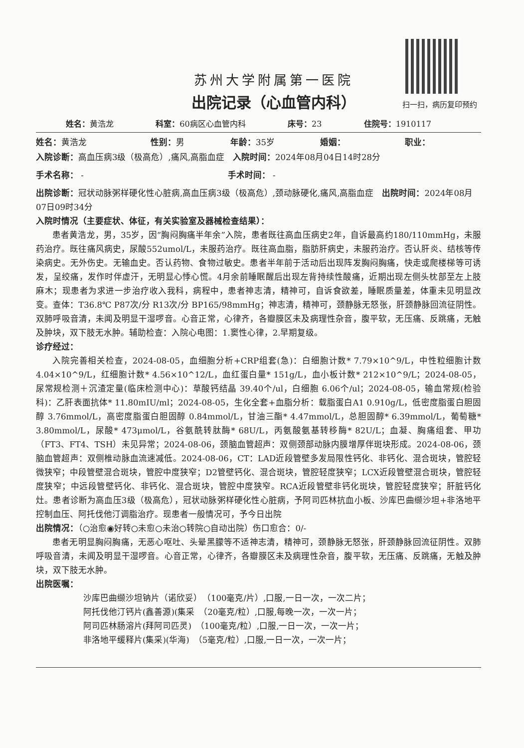扫一扫，病历复印预约
苏州大学附属第一医院
出院记录（心血管内科）
姓名：黄浩龙 科室：60病区心血管内科 床号：23 住院号：1910117
姓名：黄浩龙 性别：男 年龄：35岁 婚姻： 职业：
入院诊断：高血压病3级（极高危）,痛风,高脂血症　入院时间：2024年08月04日14时28分
手术名称： -　　　　　　　　　　　　　　　　　手术时间： -
出院诊断：冠状动脉粥样硬化性心脏病,高血压病3级（极高危）,颈动脉硬化,痛风,高脂血症　出院时间：2024年08月07日09时34分
入院时情况（主要症状、体征，有关实验室及器械检查结果）：
患者黄浩龙，男，35岁，因“胸闷胸痛半年余”入院，患者既往高血压病史2年，自诉最高约180/110mmHg，未服药治疗。既往痛风病史，尿酸552umol/L，未服药治疗。既往高血脂，脂肪肝病史，未服药治疗。否认肝炎、结核等传染病史。无外伤史。无输血史。否认药物、食物过敏史。患者半年前于活动后出现阵发胸闷胸痛，快走或爬楼梯等可诱发，呈绞痛，发作时伴虚汗，无明显心悸心慌。4月余前睡眠醒后出现左背持续性酸痛，近期出现左侧头枕部至左上肢麻木；现患者为求进一步治疗收入我科，病程中，患者神志清，精神可，自诉食欲差，睡眠质量差，体重未见明显改变。查体：T36.8℃ P87次/分 R13次/分 BP165/98mmHg；神志清，精神可，颈静脉无怒张，肝颈静脉回流征阴性。双肺呼吸音清，未闻及明显干湿啰音。心音正常，心律齐，各瓣膜区未及病理性杂音，腹平软，无压痛、反跳痛，无触及肿块，双下肢无水肿。辅助检查：入院心电图：1.窦性心律，2.早期复级。
诊疗经过：
入院完善相关检查，2024-08-05，血细胞分析+CRP组套(急)：白细胞计数* 7.79×10^9/L，中性粒细胞计数 4.04×10^9/L，红细胞计数* 4.56×10^12/L，血红蛋白量* 151g/L，血小板计数* 212×10^9/L；2024-08-05，尿常规检测＋沉渣定量(临床检测中心)：草酸钙结晶 39.40个/ul，白细胞 6.06个/ul；2024-08-05，输血常规(检验科)：乙肝表面抗体* 11.80mIU/ml；2024-08-05，生化全套+血脂分析：载脂蛋白A1 0.910g/L，低密度脂蛋白胆固醇 3.76mmol/L，高密度脂蛋白胆固醇 0.84mmol/L，甘油三酯* 4.47mmol/L，总胆固醇* 6.39mmol/L，葡萄糖* 3.80mmol/L，尿酸* 473μmol/L，谷氨酰转肽酶* 68U/L，丙氨酸氨基转移酶* 82U/L；血凝、胸痛组套、甲功（FT3、FT4、TSH）未见异常；2024-08-06，颈脑血管超声：双侧颈部动脉内膜增厚伴斑块形成。2024-08-06，颈脑血管超声：双侧椎动脉血流速减低。2024-08-06，CT：LAD近段管壁多发局限性钙化、非钙化、混合斑块，管腔轻微狭窄；中段管壁混合斑块，管腔中度狭窄；D2管壁钙化、混合斑块，管腔轻度狭窄；LCX近段管壁混合斑块，管腔轻度狭窄；中远段管壁钙化、非钙化、混合斑块，管腔中度狭窄。RCA近段管壁非钙化斑块，管腔轻度狭窄；肝脏钙化灶。患者诊断为高血压3级（极高危），冠状动脉粥样硬化性心脏病，予阿司匹林抗血小板、沙库巴曲缬沙坦+非洛地平控制血压、阿托伐他汀调脂治疗。现患者一般情况可，予今日出院
出院情况：（○治愈◉好转○未愈○未治○转院○自动出院）伤口愈合：0/-
患者无明显胸闷胸痛，无恶心呕吐、头晕黑朦等不适神志清，精神可，颈静脉无怒张，肝颈静脉回流征阴性。双肺呼吸音清，未闻及明显干湿啰音。心音正常，心律齐，各瓣膜区未及病理性杂音，腹平软，无压痛、反跳痛，无触及肿块，双下肢无水肿。
出院医嘱：
沙库巴曲缬沙坦钠片（诺欣妥）　（100毫克/片）,口服,一日一次，一次二片；
阿托伐他汀钙片(鑫善源)(集采　（20毫克/粒）,口服,每晚一次，一次一片；
阿司匹林肠溶片(拜阿司匹灵)　（100毫克/粒）,口服,一日一次，一次一片；
非洛地平缓释片(集采)(华海)　（5毫克/粒）,口服,一日一次，一次一片；